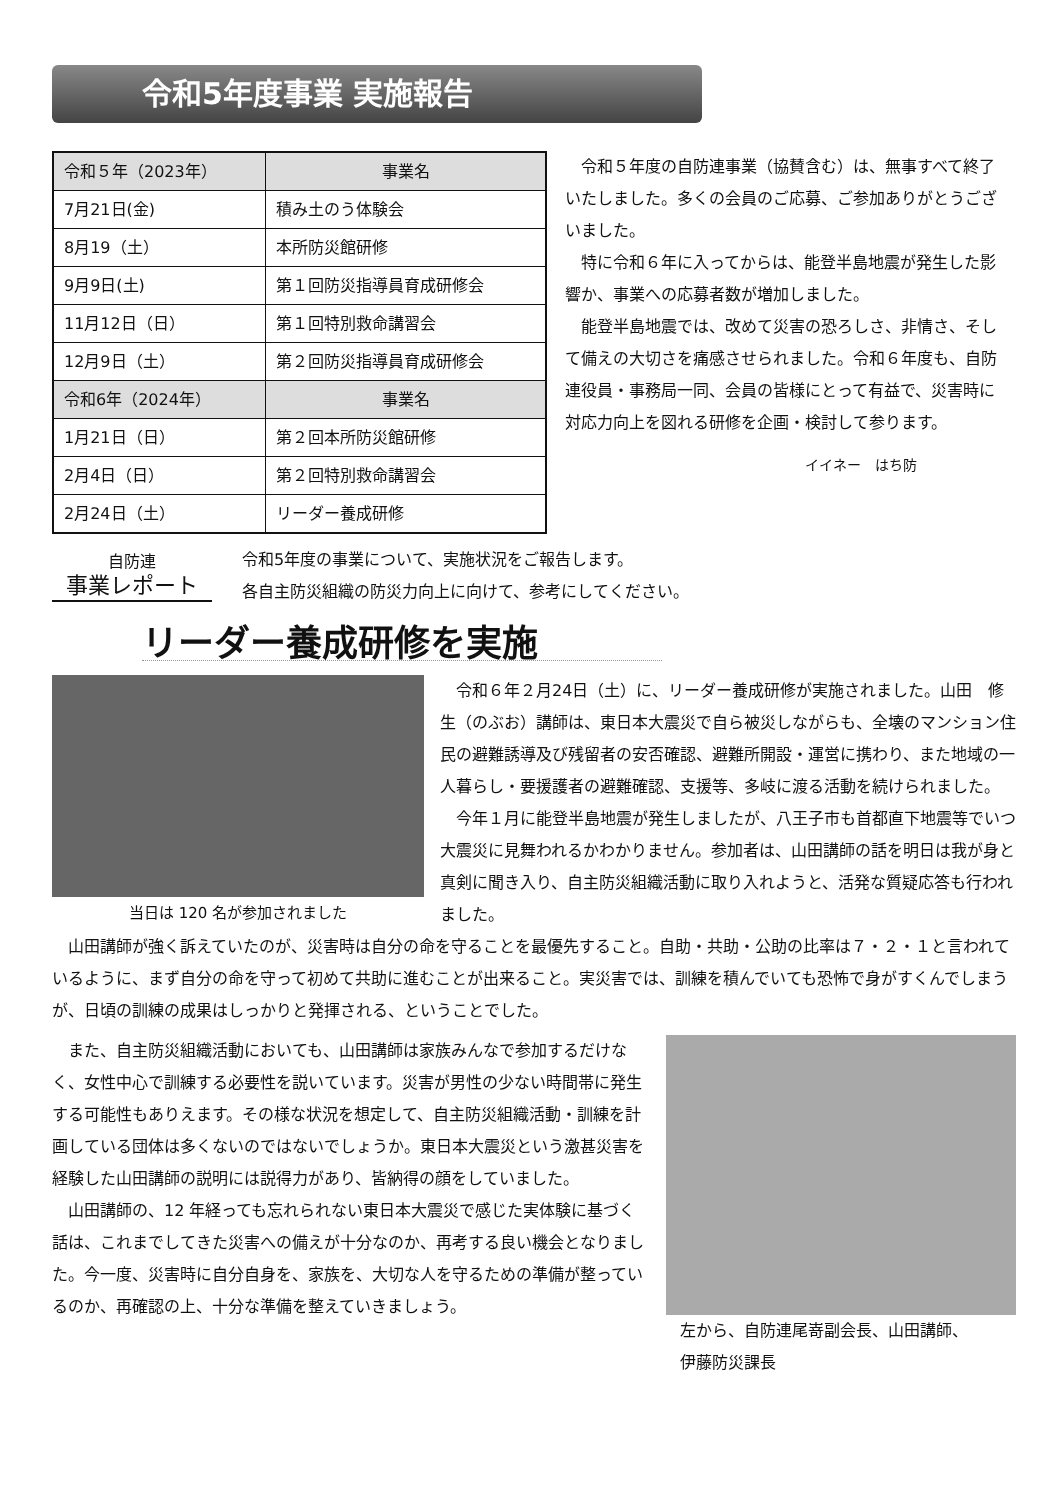令和5年度事業 実施報告
| 令和５年（2023年） | 事業名 |
| --- | --- |
| 7月21日(金) | 積み土のう体験会 |
| 8月19（土） | 本所防災館研修 |
| 9月9日(土) | 第１回防災指導員育成研修会 |
| 11月12日（日） | 第１回特別救命講習会 |
| 12月9日（土） | 第２回防災指導員育成研修会 |
| 令和6年（2024年） | 事業名 |
| 1月21日（日） | 第２回本所防災館研修 |
| 2月4日（日） | 第２回特別救命講習会 |
| 2月24日（土） | リーダー養成研修 |
令和５年度の自防連事業（協賛含む）は、無事すべて終了いたしました。多くの会員のご応募、ご参加ありがとうございました。
特に令和６年に入ってからは、能登半島地震が発生した影響か、事業への応募者数が増加しました。
能登半島地震では、改めて災害の恐ろしさ、非情さ、そして備えの大切さを痛感させられました。令和６年度も、自防連役員・事務局一同、会員の皆様にとって有益で、災害時に対応力向上を図れる研修を企画・検討して参ります。
イイネー　はち防
自防連
事業レポート
令和5年度の事業について、実施状況をご報告します。
各自主防災組織の防災力向上に向けて、参考にしてください。
リーダー養成研修を実施
当日は 120 名が参加されました 令和６年２月24日（土）に、リーダー養成研修が実施されました。山田　修生（のぶお）講師は、東日本大震災で自ら被災しながらも、全壊のマンション住民の避難誘導及び残留者の安否確認、避難所開設・運営に携わり、また地域の一人暮らし・要援護者の避難確認、支援等、多岐に渡る活動を続けられました。
今年１月に能登半島地震が発生しましたが、八王子市も首都直下地震等でいつ大震災に見舞われるかわかりません。参加者は、山田講師の話を明日は我が身と真剣に聞き入り、自主防災組織活動に取り入れようと、活発な質疑応答も行われました。
山田講師が強く訴えていたのが、災害時は自分の命を守ることを最優先すること。自助・共助・公助の比率は７・２・１と言われているように、まず自分の命を守って初めて共助に進むことが出来ること。実災害では、訓練を積んでいても恐怖で身がすくんでしまうが、日頃の訓練の成果はしっかりと発揮される、ということでした。
また、自主防災組織活動においても、山田講師は家族みんなで参加するだけなく、女性中心で訓練する必要性を説いています。災害が男性の少ない時間帯に発生する可能性もありえます。その様な状況を想定して、自主防災組織活動・訓練を計画している団体は多くないのではないでしょうか。東日本大震災という激甚災害を経験した山田講師の説明には説得力があり、皆納得の顔をしていました。
山田講師の、12 年経っても忘れられない東日本大震災で感じた実体験に基づく話は、これまでしてきた災害への備えが十分なのか、再考する良い機会となりました。今一度、災害時に自分自身を、家族を、大切な人を守るための準備が整っているのか、再確認の上、十分な準備を整えていきましょう。
左から、自防連尾嵜副会長、山田講師、
伊藤防災課長